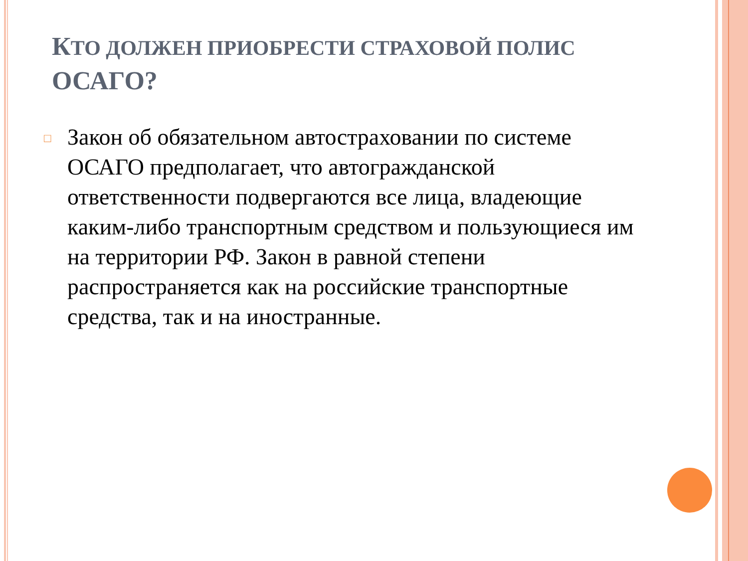КТО ДОЛЖЕН ПРИОБРЕСТИ СТРАХОВОЙ ПОЛИС ОСАГО?
□
Закон об обязательном автостраховании по системе ОСАГО предполагает, что автогражданской ответственности подвергаются все лица, владеющие каким-либо транспортным средством и пользующиеся им на территории РФ. Закон в равной степени распространяется как на российские транспортные средства, так и на иностранные.